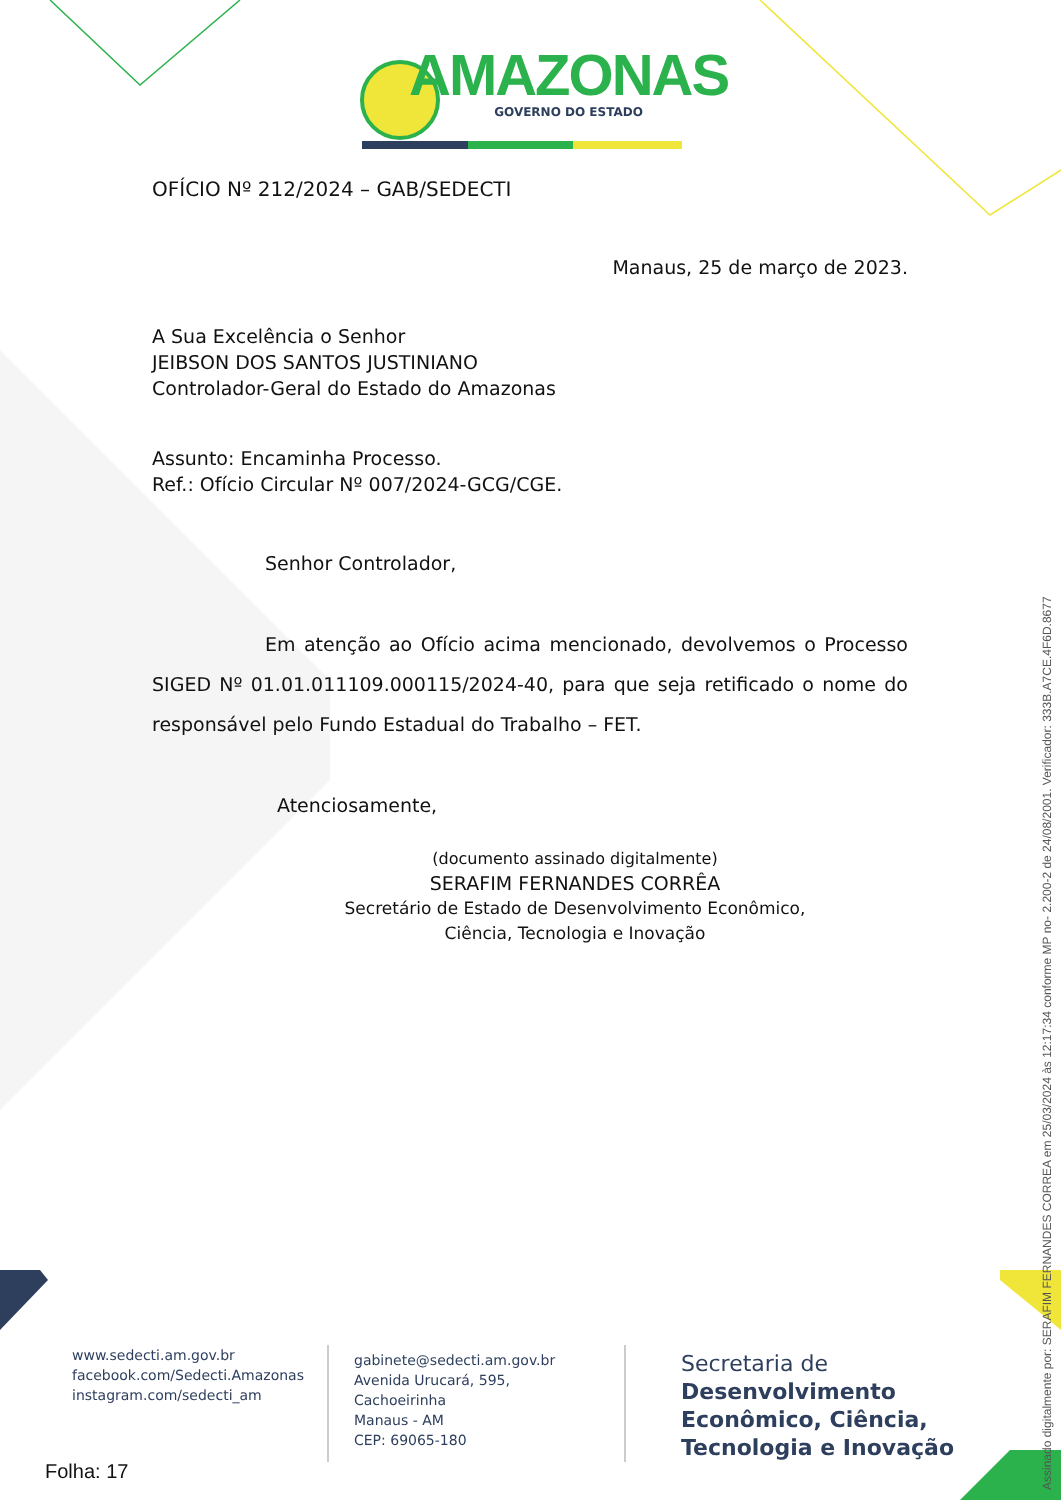AMAZONAS
GOVERNO DO ESTADO
OFÍCIO Nº 212/2024 – GAB/SEDECTI
Manaus, 25 de março de 2023.
A Sua Excelência o Senhor
JEIBSON DOS SANTOS JUSTINIANO
Controlador-Geral do Estado do Amazonas
Assunto: Encaminha Processo.
Ref.: Ofício Circular Nº 007/2024-GCG/CGE.
Senhor Controlador,
Em atenção ao Ofício acima mencionado, devolvemos o Processo SIGED Nº 01.01.011109.000115/2024-40, para que seja retificado o nome do responsável pelo Fundo Estadual do Trabalho – FET.
Atenciosamente,
(documento assinado digitalmente)
SERAFIM FERNANDES CORRÊA
Secretário de Estado de Desenvolvimento Econômico,
Ciência, Tecnologia e Inovação
www.sedecti.am.gov.br
facebook.com/Sedecti.Amazonas
instagram.com/sedecti_am
gabinete@sedecti.am.gov.br
Avenida Urucará, 595, Cachoeirinha
Manaus - AM
CEP: 69065-180
Secretaria de
Desenvolvimento
Econômico, Ciência,
Tecnologia e Inovação
Folha: 17
Assinado digitalmente por: SERAFIM FERNANDES CORREA em 25/03/2024 às 12:17:34 conforme MP no- 2.200-2 de 24/08/2001. Verificador: 333B.A7CE.4F6D.8677